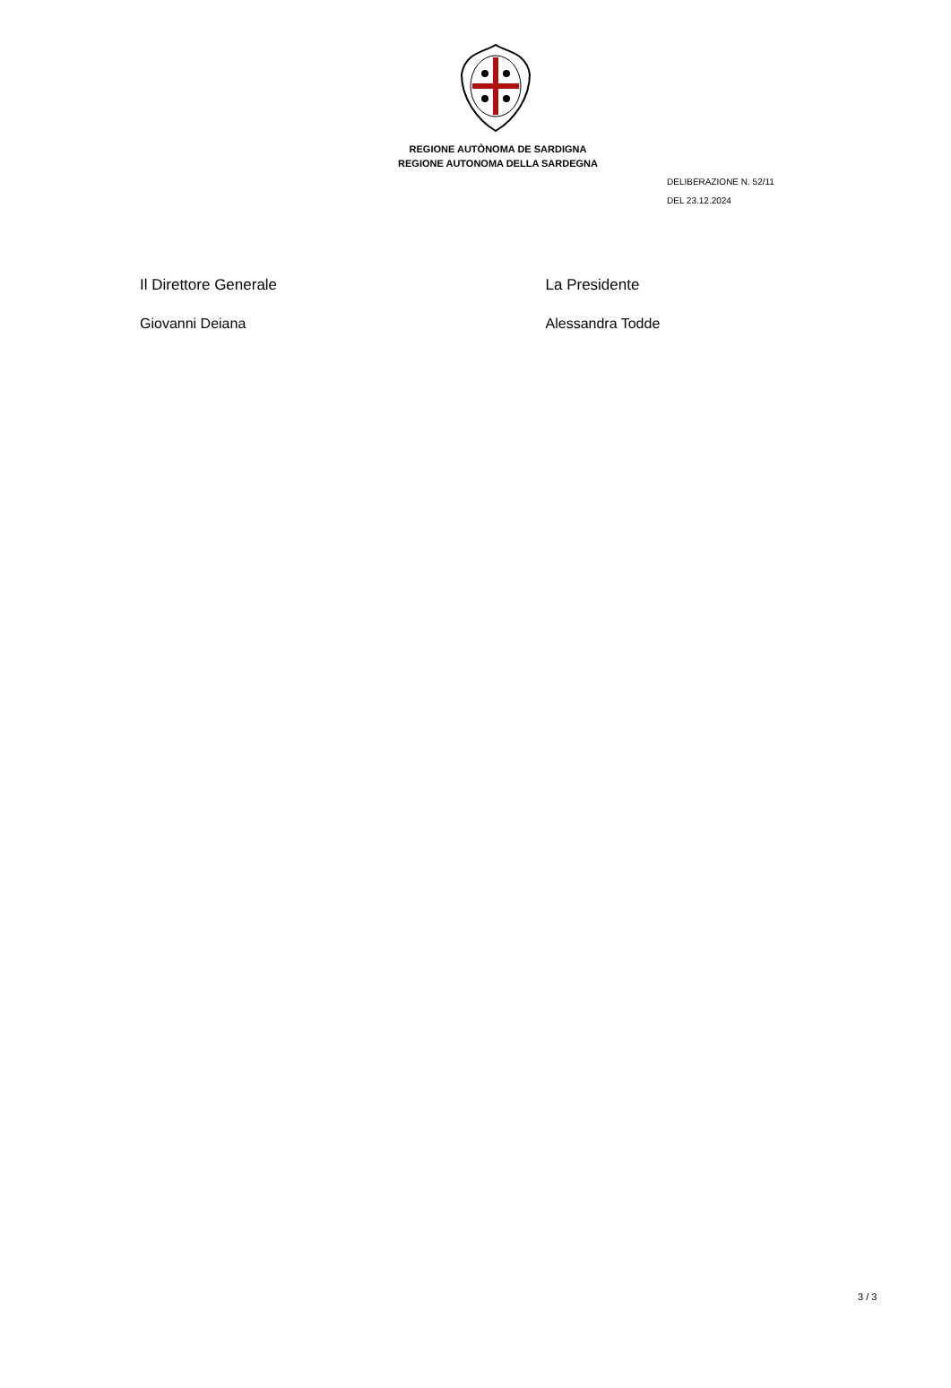REGIONE AUTÒNOMA DE SARDIGNA
REGIONE AUTONOMA DELLA SARDEGNA
DELIBERAZIONE N. 52/11
DEL 23.12.2024
Il Direttore Generale
Giovanni Deiana
La Presidente
Alessandra Todde
3 / 3